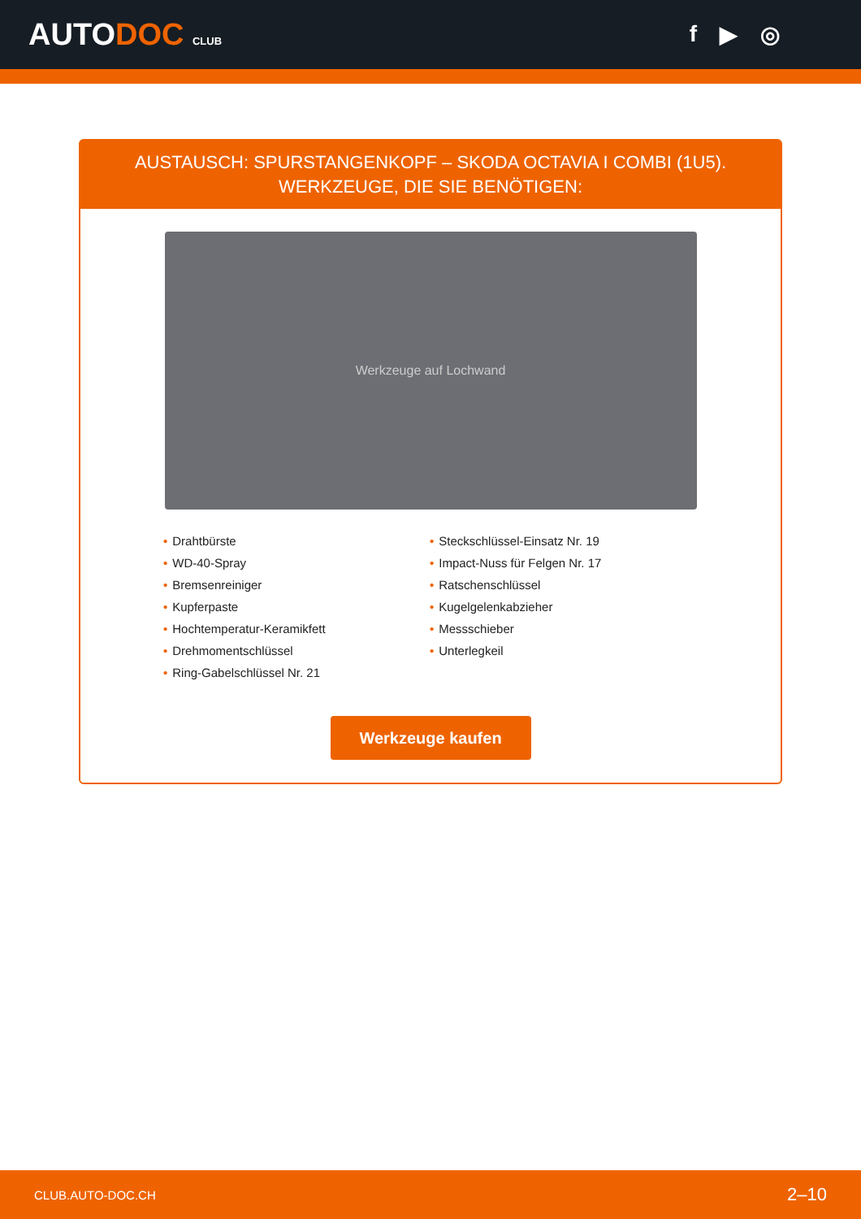AUTODOC CLUB
f ▶ ◎
AUSTAUSCH: SPURSTANGENKOPF – SKODA OCTAVIA I COMBI (1U5). WERKZEUGE, DIE SIE BENÖTIGEN:
Werkzeuge auf Lochwand
• Drahtbürste
• WD-40-Spray
• Bremsenreiniger
• Kupferpaste
• Hochtemperatur-Keramikfett
• Drehmomentschlüssel
• Ring-Gabelschlüssel Nr. 21
• Steckschlüssel-Einsatz Nr. 19
• Impact-Nuss für Felgen Nr. 17
• Ratschenschlüssel
• Kugelgelenkabzieher
• Messschieber
• Unterlegkeil
Werkzeuge kaufen
CLUB.AUTO-DOC.CH 2–10